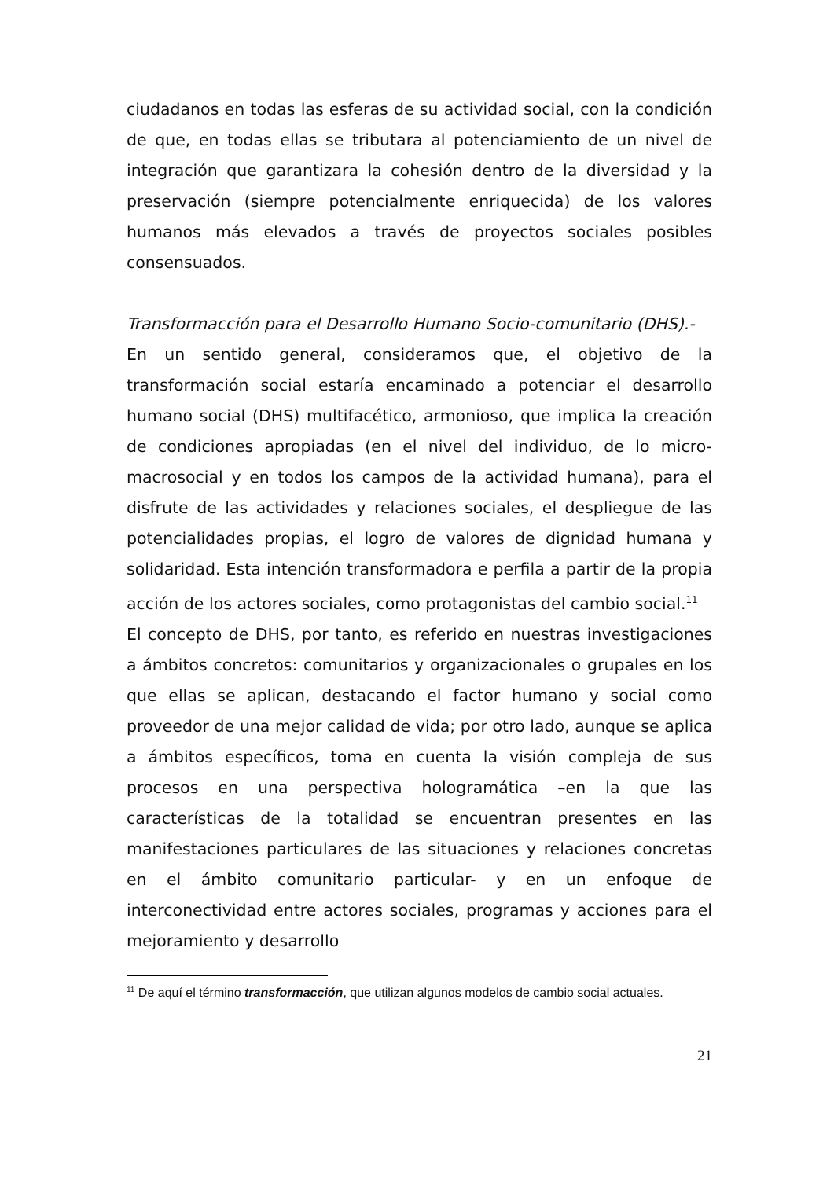ciudadanos en todas las esferas de su actividad social, con la condición de que, en todas ellas se tributara al potenciamiento de un nivel de integración que garantizara la cohesión dentro de la diversidad y la preservación (siempre potencialmente enriquecida) de los valores humanos más elevados a través de proyectos sociales posibles consensuados.
Transformacción para el Desarrollo Humano Socio-comunitario (DHS).-
En un sentido general, consideramos que, el objetivo de la transformación social estaría encaminado a potenciar el desarrollo humano social (DHS) multifacético, armonioso, que implica la creación de condiciones apropiadas (en el nivel del individuo, de lo micro-macrosocial y en todos los campos de la actividad humana), para el disfrute de las actividades y relaciones sociales, el despliegue de las potencialidades propias, el logro de valores de dignidad humana y solidaridad. Esta intención transformadora e perfila a partir de la propia acción de los actores sociales, como protagonistas del cambio social.<sup>11</sup>
El concepto de DHS, por tanto, es referido en nuestras investigaciones a ámbitos concretos: comunitarios y organizacionales o grupales en los que ellas se aplican, destacando el factor humano y social como proveedor de una mejor calidad de vida; por otro lado, aunque se aplica a ámbitos específicos, toma en cuenta la visión compleja de sus procesos en una perspectiva hologramática –en la que las características de la totalidad se encuentran presentes en las manifestaciones particulares de las situaciones y relaciones concretas en el ámbito comunitario particular- y en un enfoque de interconectividad entre actores sociales, programas y acciones para el mejoramiento y desarrollo
<sup>11</sup> De aquí el término transformacción, que utilizan algunos modelos de cambio social actuales.
21